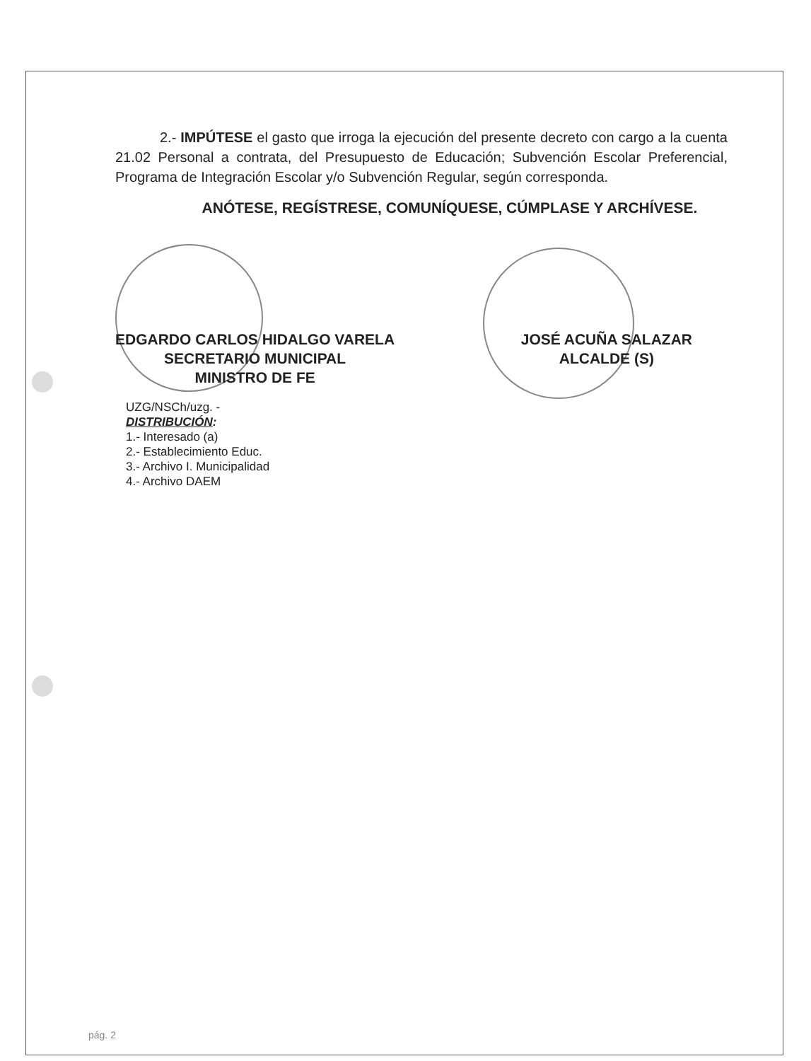2.- IMPÚTESE el gasto que irroga la ejecución del presente decreto con cargo a la cuenta 21.02 Personal a contrata, del Presupuesto de Educación; Subvención Escolar Preferencial, Programa de Integración Escolar y/o Subvención Regular, según corresponda.
ANÓTESE, REGÍSTRESE, COMUNÍQUESE, CÚMPLASE Y ARCHÍVESE.
EDGARDO CARLOS HIDALGO VARELA
SECRETARIO MUNICIPAL
MINISTRO DE FE
JOSÉ ACUÑA SALAZAR
ALCALDE (S)
UZG/NSCh/uzg. -
DISTRIBUCIÓN:
1.- Interesado (a)
2.- Establecimiento Educ.
3.- Archivo I. Municipalidad
4.- Archivo DAEM
pág. 2